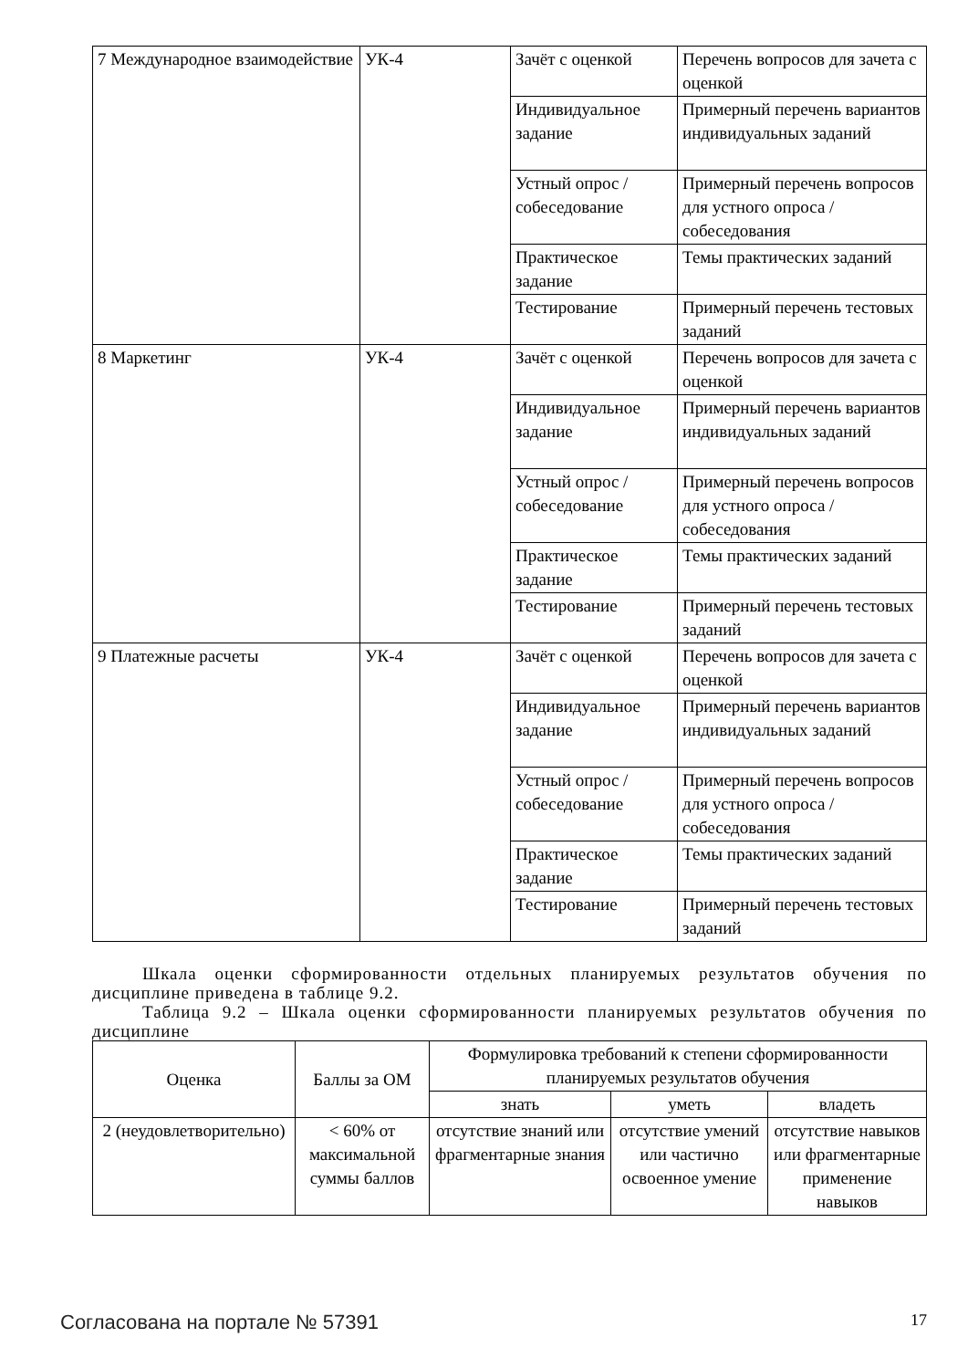| 7 Международное взаимодействие | УК-4 | Зачёт с оценкой | Перечень вопросов для зачета с оценкой |
| | | Индивидуальное задание | Примерный перечень вариантов индивидуальных заданий |
| | | Устный опрос / собеседование | Примерный перечень вопросов для устного опроса / собеседования |
| | | Практическое задание | Темы практических заданий |
| | | Тестирование | Примерный перечень тестовых заданий |
| 8 Маркетинг | УК-4 | Зачёт с оценкой | Перечень вопросов для зачета с оценкой |
| | | Индивидуальное задание | Примерный перечень вариантов индивидуальных заданий |
| | | Устный опрос / собеседование | Примерный перечень вопросов для устного опроса / собеседования |
| | | Практическое задание | Темы практических заданий |
| | | Тестирование | Примерный перечень тестовых заданий |
| 9 Платежные расчеты | УК-4 | Зачёт с оценкой | Перечень вопросов для зачета с оценкой |
| | | Индивидуальное задание | Примерный перечень вариантов индивидуальных заданий |
| | | Устный опрос / собеседование | Примерный перечень вопросов для устного опроса / собеседования |
| | | Практическое задание | Темы практических заданий |
| | | Тестирование | Примерный перечень тестовых заданий |
Шкала оценки сформированности отдельных планируемых результатов обучения по дисциплине приведена в таблице 9.2.
Таблица 9.2 – Шкала оценки сформированности планируемых результатов обучения по дисциплине
| Оценка | Баллы за ОМ | Формулировка требований к степени сформированности планируемых результатов обучения | | |
| --- | --- | --- | --- | --- |
| | | знать | уметь | владеть |
| 2 (неудовлетворительно) | < 60% от максимальной суммы баллов | отсутствие знаний или фрагментарные знания | отсутствие умений или частично освоенное умение | отсутствие навыков или фрагментарные применение навыков |
Согласована на портале № 57391 17